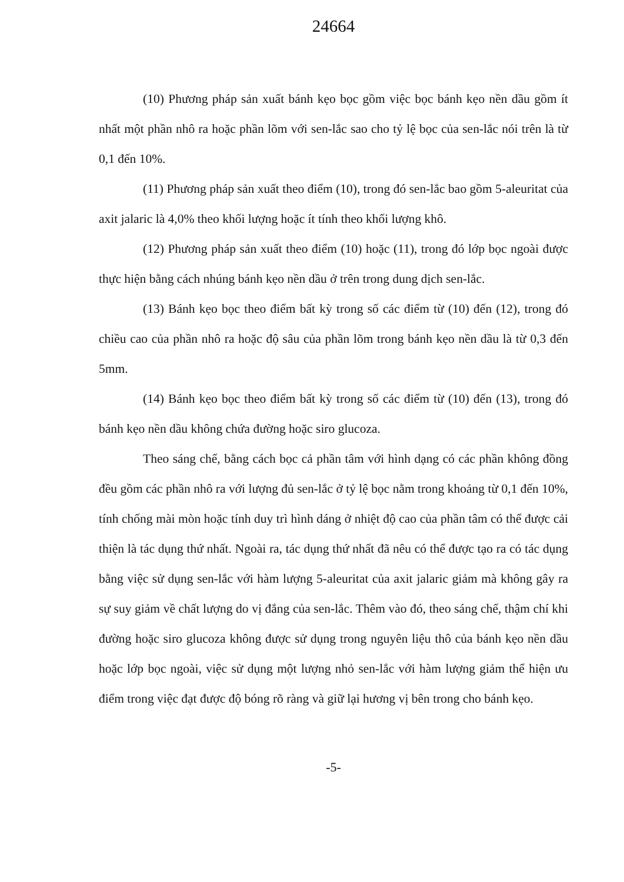24664
(10) Phương pháp sản xuất bánh kẹo bọc gồm việc bọc bánh kẹo nền dầu gồm ít nhất một phần nhô ra hoặc phần lõm với sen-lắc sao cho tỷ lệ bọc của sen-lắc nói trên là từ 0,1 đến 10%.
(11) Phương pháp sản xuất theo điểm (10), trong đó sen-lắc bao gồm 5-aleuritat của axit jalaric là 4,0% theo khối lượng hoặc ít tính theo khối lượng khô.
(12) Phương pháp sản xuất theo điểm (10) hoặc (11), trong đó lớp bọc ngoài được thực hiện bằng cách nhúng bánh kẹo nền dầu ở trên trong dung dịch sen-lắc.
(13) Bánh kẹo bọc theo điểm bất kỳ trong số các điểm từ (10) đến (12), trong đó chiều cao của phần nhô ra hoặc độ sâu của phần lõm trong bánh kẹo nền dầu là từ 0,3 đến 5mm.
(14) Bánh kẹo bọc theo điểm bất kỳ trong số các điểm từ (10) đến (13), trong đó bánh kẹo nền dầu không chứa đường hoặc siro glucoza.
Theo sáng chế, bằng cách bọc cả phần tâm với hình dạng có các phần không đồng đều gồm các phần nhô ra với lượng đủ sen-lắc ở tỷ lệ bọc nằm trong khoảng từ 0,1 đến 10%, tính chống mài mòn hoặc tính duy trì hình dáng ở nhiệt độ cao của phần tâm có thể được cải thiện là tác dụng thứ nhất. Ngoài ra, tác dụng thứ nhất đã nêu có thể được tạo ra có tác dụng bằng việc sử dụng sen-lắc với hàm lượng 5-aleuritat của axit jalaric giảm mà không gây ra sự suy giảm về chất lượng do vị đắng của sen-lắc. Thêm vào đó, theo sáng chế, thậm chí khi đường hoặc siro glucoza không được sử dụng trong nguyên liệu thô của bánh kẹo nền dầu hoặc lớp bọc ngoài, việc sử dụng một lượng nhỏ sen-lắc với hàm lượng giảm thể hiện ưu điểm trong việc đạt được độ bóng rõ ràng và giữ lại hương vị bên trong cho bánh kẹo.
-5-